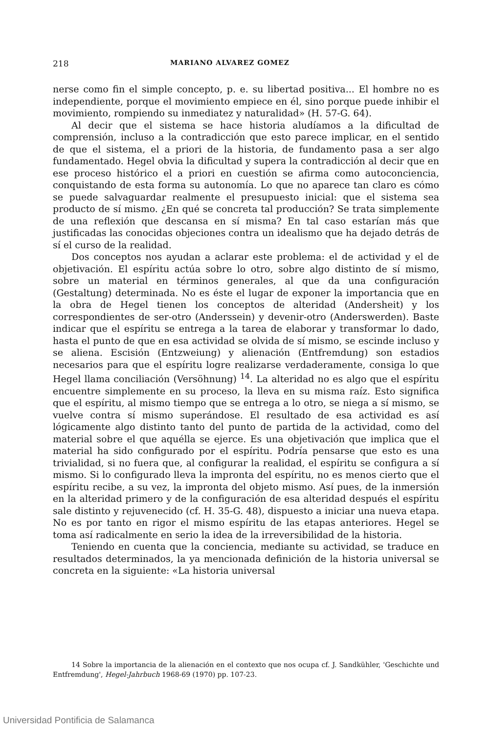218 MARIANO ALVAREZ GOMEZ
nerse como fin el simple concepto, p. e. su libertad positiva... El hombre no es independiente, porque el movimiento empiece en él, sino porque puede inhibir el movimiento, rompiendo su inmediatez y naturalidad» (H. 57-G. 64).
Al decir que el sistema se hace historia aludíamos a la dificultad de comprensión, incluso a la contradicción que esto parece implicar, en el sentido de que el sistema, el a priori de la historia, de fundamento pasa a ser algo fundamentado. Hegel obvia la dificultad y supera la contradicción al decir que en ese proceso histórico el a priori en cuestión se afirma como autoconciencia, conquistando de esta forma su autonomía. Lo que no aparece tan claro es cómo se puede salvaguardar realmente el presupuesto inicial: que el sistema sea producto de sí mismo. ¿En qué se concreta tal producción? Se trata simplemente de una reflexión que descansa en sí misma? En tal caso estarían más que justificadas las conocidas objeciones contra un idealismo que ha dejado detrás de sí el curso de la realidad.
Dos conceptos nos ayudan a aclarar este problema: el de actividad y el de objetivación. El espíritu actúa sobre lo otro, sobre algo distinto de sí mismo, sobre un material en términos generales, al que da una configuración (Gestaltung) determinada. No es éste el lugar de exponer la importancia que en la obra de Hegel tienen los conceptos de alteridad (Andersheit) y los correspondientes de ser-otro (Anderssein) y devenir-otro (Anderswerden). Baste indicar que el espíritu se entrega a la tarea de elaborar y transformar lo dado, hasta el punto de que en esa actividad se olvida de sí mismo, se escinde incluso y se aliena. Escisión (Entzweiung) y alienación (Entfremdung) son estadios necesarios para que el espíritu logre realizarse verdaderamente, consiga lo que Hegel llama conciliación (Versöhnung) <sup>14</sup>. La alteridad no es algo que el espíritu encuentre simplemente en su proceso, la lleva en su misma raíz. Esto significa que el espíritu, al mismo tiempo que se entrega a lo otro, se niega a sí mismo, se vuelve contra sí mismo superándose. El resultado de esa actividad es así lógicamente algo distinto tanto del punto de partida de la actividad, como del material sobre el que aquélla se ejerce. Es una objetivación que implica que el material ha sido configurado por el espíritu. Podría pensarse que esto es una trivialidad, si no fuera que, al configurar la realidad, el espíritu se configura a sí mismo. Si lo configurado lleva la impronta del espíritu, no es menos cierto que el espíritu recibe, a su vez, la impronta del objeto mismo. Así pues, de la inmersión en la alteridad primero y de la configuración de esa alteridad después el espíritu sale distinto y rejuvenecido (cf. H. 35-G. 48), dispuesto a iniciar una nueva etapa. No es por tanto en rigor el mismo espíritu de las etapas anteriores. Hegel se toma así radicalmente en serio la idea de la irreversibilidad de la historia.
Teniendo en cuenta que la conciencia, mediante su actividad, se traduce en resultados determinados, la ya mencionada definición de la historia universal se concreta en la siguiente: «La historia universal
14 Sobre la importancia de la alienación en el contexto que nos ocupa cf. J. Sandkühler, 'Geschichte und Entfremdung', Hegel-Jahrbuch 1968-69 (1970) pp. 107-23.
Universidad Pontificia de Salamanca